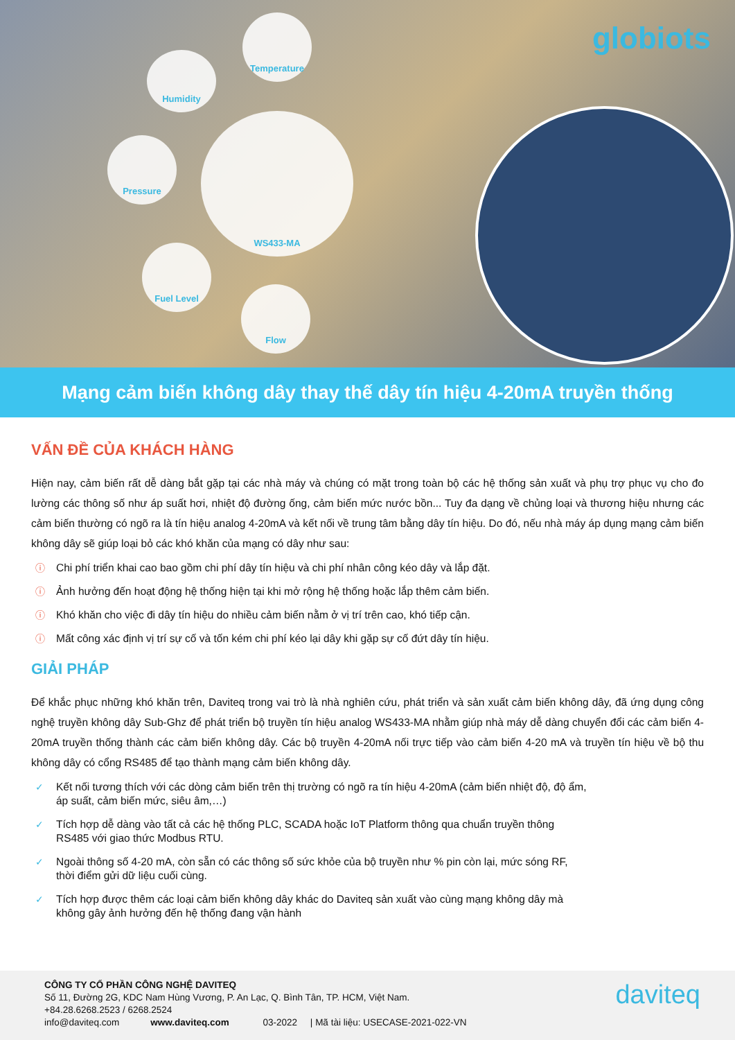Temperature
Humidity
Pressure
WS433-MA
Fuel Level
Flow
globiots
Mạng cảm biến không dây thay thế dây tín hiệu 4-20mA truyền thống
VẤN ĐỀ CỦA KHÁCH HÀNG
Hiện nay, cảm biến rất dễ dàng bắt gặp tại các nhà máy và chúng có mặt trong toàn bộ các hệ thống sản xuất và phụ trợ phục vụ cho đo lường các thông số như áp suất hơi, nhiệt độ đường ống, cảm biến mức nước bồn... Tuy đa dạng về chủng loại và thương hiệu nhưng các cảm biến thường có ngõ ra là tín hiệu analog 4-20mA và kết nối về trung tâm bằng dây tín hiệu. Do đó, nếu nhà máy áp dụng mạng cảm biến không dây sẽ giúp loại bỏ các khó khăn của mạng có dây như sau:
ⓘ Chi phí triển khai cao bao gồm chi phí dây tín hiệu và chi phí nhân công kéo dây và lắp đặt.
ⓘ Ảnh hưởng đến hoạt động hệ thống hiện tại khi mở rộng hệ thống hoặc lắp thêm cảm biến.
ⓘ Khó khăn cho việc đi dây tín hiệu do nhiều cảm biến nằm ở vị trí trên cao, khó tiếp cận.
ⓘ Mất công xác định vị trí sự cố và tốn kém chi phí kéo lại dây khi gặp sự cố đứt dây tín hiệu.
GIẢI PHÁP
Để khắc phục những khó khăn trên, Daviteq trong vai trò là nhà nghiên cứu, phát triển và sản xuất cảm biến không dây, đã ứng dụng công nghệ truyền không dây Sub-Ghz để phát triển bộ truyền tín hiệu analog WS433-MA nhằm giúp nhà máy dễ dàng chuyển đổi các cảm biến 4-20mA truyền thống thành các cảm biến không dây. Các bộ truyền 4-20mA nối trực tiếp vào cảm biến 4-20 mA và truyền tín hiệu về bộ thu không dây có cổng RS485 để tạo thành mạng cảm biến không dây.
✓ Kết nối tương thích với các dòng cảm biến trên thị trường có ngõ ra tín hiệu 4-20mA (cảm biến nhiệt độ, độ ẩm,
áp suất, cảm biến mức, siêu âm,…)
✓ Tích hợp dễ dàng vào tất cả các hệ thống PLC, SCADA hoặc IoT Platform thông qua chuẩn truyền thông
RS485 với giao thức Modbus RTU.
✓ Ngoài thông số 4-20 mA, còn sẵn có các thông số sức khỏe của bộ truyền như % pin còn lại, mức sóng RF,
thời điểm gửi dữ liệu cuối cùng.
✓ Tích hợp được thêm các loại cảm biến không dây khác do Daviteq sản xuất vào cùng mạng không dây mà
không gây ảnh hưởng đến hệ thống đang vận hành
CÔNG TY CỔ PHẦN CÔNG NGHỆ DAVITEQ
Số 11, Đường 2G, KDC Nam Hùng Vương, P. An Lạc, Q. Bình Tân, TP. HCM, Việt Nam.
+84.28.6268.2523 / 6268.2524
info@daviteq.com www.daviteq.com 03-2022 | Mã tài liệu: USECASE-2021-022-VN
daviteq